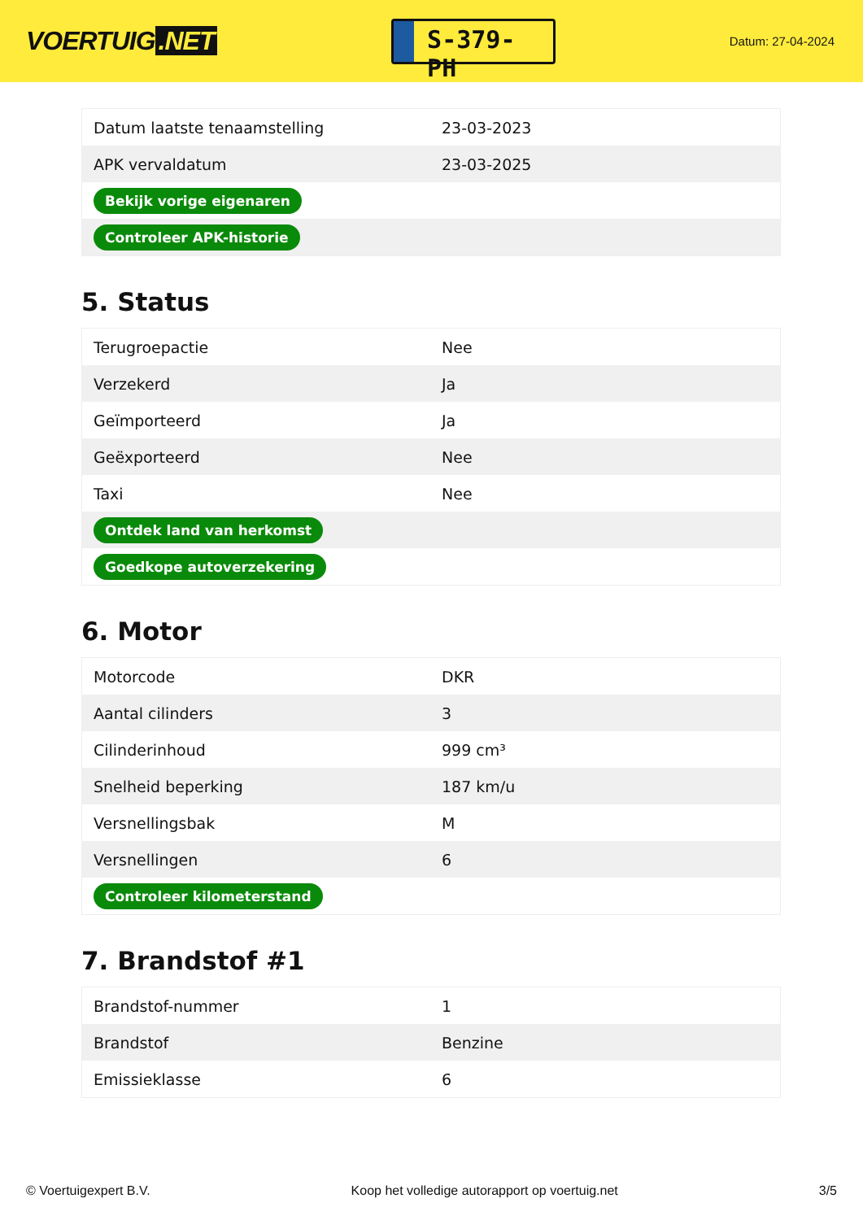VOERTUIG.NET
S-379-PH
Datum: 27-04-2024
| Datum laatste tenaamstelling | 23-03-2023 |
| APK vervaldatum | 23-03-2025 |
| Bekijk vorige eigenaren | |
| Controleer APK-historie | |
5. Status
| Terugroepactie | Nee |
| Verzekerd | Ja |
| Geïmporteerd | Ja |
| Geëxporteerd | Nee |
| Taxi | Nee |
| Ontdek land van herkomst | |
| Goedkope autoverzekering | |
6. Motor
| Motorcode | DKR |
| Aantal cilinders | 3 |
| Cilinderinhoud | 999 cm³ |
| Snelheid beperking | 187 km/u |
| Versnellingsbak | M |
| Versnellingen | 6 |
| Controleer kilometerstand | |
7. Brandstof #1
| Brandstof-nummer | 1 |
| Brandstof | Benzine |
| Emissieklasse | 6 |
© Voertuigexpert B.V. Koop het volledige autorapport op voertuig.net 3/5